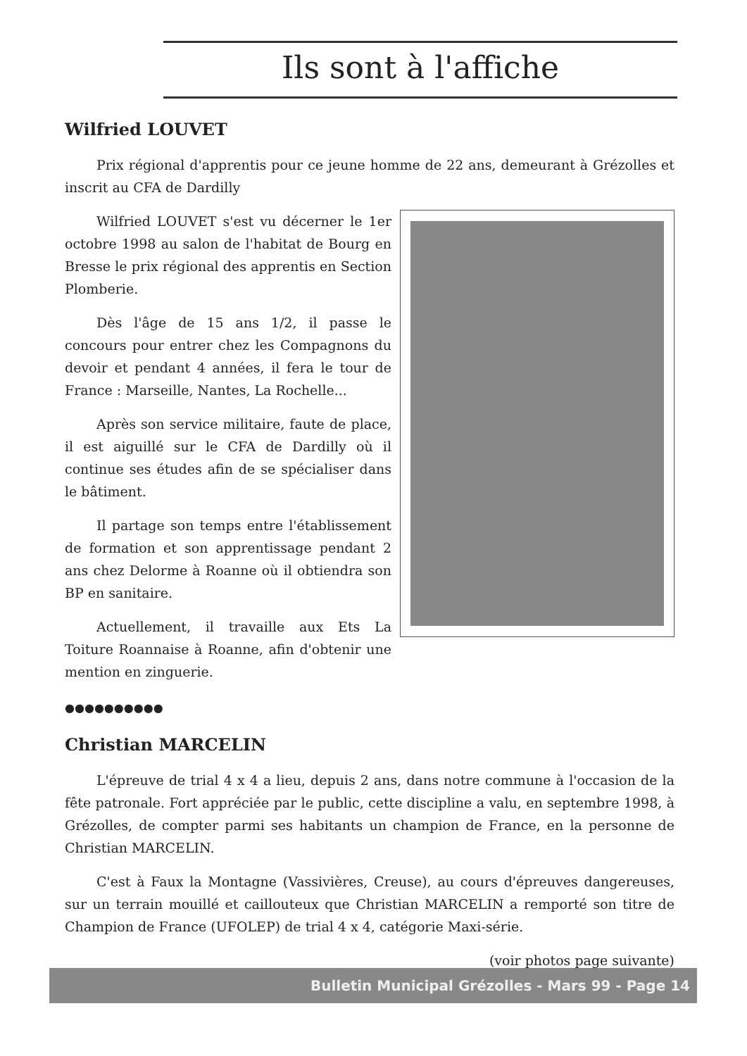Ils sont à l'affiche
Wilfried LOUVET
Prix régional d'apprentis pour ce jeune homme de 22 ans, demeurant à Grézolles et inscrit au CFA de Dardilly
Wilfried LOUVET s'est vu décerner le 1er octobre 1998 au salon de l'habitat de Bourg en Bresse le prix régional des apprentis en Section Plomberie.
Dès l'âge de 15 ans 1/2, il passe le concours pour entrer chez les Compagnons du devoir et pendant 4 années, il fera le tour de France : Marseille, Nantes, La Rochelle...
Après son service militaire, faute de place, il est aiguillé sur le CFA de Dardilly où il continue ses études afin de se spécialiser dans le bâtiment.
Il partage son temps entre l'établissement de formation et son apprentissage pendant 2 ans chez Delorme à Roanne où il obtiendra son BP en sanitaire.
Actuellement, il travaille aux Ets La Toiture Roannaise à Roanne, afin d'obtenir une mention en zinguerie.
●●●●●●●●●●
Christian MARCELIN
L'épreuve de trial 4 x 4 a lieu, depuis 2 ans, dans notre commune à l'occasion de la fête patronale. Fort appréciée par le public, cette discipline a valu, en septembre 1998, à Grézolles, de compter parmi ses habitants un champion de France, en la personne de Christian MARCELIN.
C'est à Faux la Montagne (Vassivières, Creuse), au cours d'épreuves dangereuses, sur un terrain mouillé et caillouteux que Christian MARCELIN a remporté son titre de Champion de France (UFOLEP) de trial 4 x 4, catégorie Maxi-série.
(voir photos page suivante)
Bulletin Municipal Grézolles - Mars 99 - Page 14